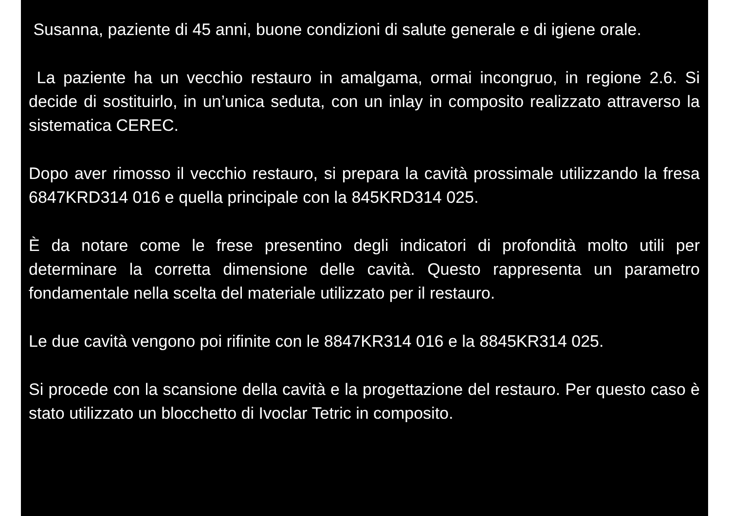Susanna, paziente di 45 anni, buone condizioni di salute generale e di igiene orale.
La paziente ha un vecchio restauro in amalgama, ormai incongruo, in regione 2.6. Si decide di sostituirlo, in un’unica seduta, con un inlay in composito realizzato attraverso la sistematica CEREC.
Dopo aver rimosso il vecchio restauro, si prepara la cavità prossimale utilizzando la fresa 6847KRD314 016 e quella principale con la 845KRD314 025.
È da notare come le frese presentino degli indicatori di profondità molto utili per determinare la corretta dimensione delle cavità. Questo rappresenta un parametro fondamentale nella scelta del materiale utilizzato per il restauro.
Le due cavità vengono poi rifinite con le 8847KR314 016 e la 8845KR314 025.
Si procede con la scansione della cavità e la progettazione del restauro. Per questo caso è stato utilizzato un blocchetto di Ivoclar Tetric in composito.